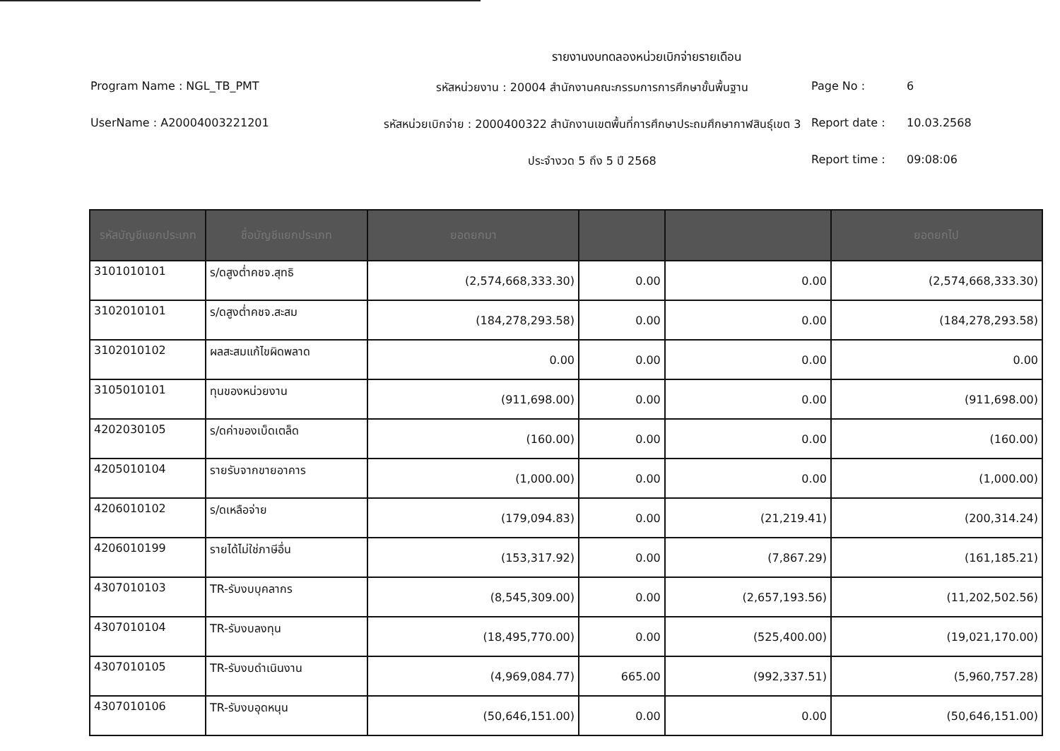รายงานงบทดลองหน่วยเบิกจ่ายรายเดือน
Program Name : NGL_TB_PMT
รหัสหน่วยงาน : 20004 สำนักงานคณะกรรมการการศึกษาขั้นพื้นฐาน
Page No :
6
UserName : A20004003221201
รหัสหน่วยเบิกจ่าย : 2000400322 สำนักงานเขตพื้นที่การศึกษาประถมศึกษากาฬสินธุ์เขต 3
Report date :
10.03.2568
ประจำงวด 5 ถึง 5 ปี 2568
Report time :
09:08:06
| รหัสบัญชีแยกประเภท | ชื่อบัญชีแยกประเภท | ยอดยกมา | | | ยอดยกไป |
| --- | --- | --- | --- | --- | --- |
| 3101010101 | ร/ดสูงต่ำคชจ.สุทธิ | (2,574,668,333.30) | 0.00 | 0.00 | (2,574,668,333.30) |
| 3102010101 | ร/ดสูงต่ำคชจ.สะสม | (184,278,293.58) | 0.00 | 0.00 | (184,278,293.58) |
| 3102010102 | ผลสะสมแก้ไขผิดพลาด | 0.00 | 0.00 | 0.00 | 0.00 |
| 3105010101 | ทุนของหน่วยงาน | (911,698.00) | 0.00 | 0.00 | (911,698.00) |
| 4202030105 | ร/ดค่าของเบ็ดเตล็ด | (160.00) | 0.00 | 0.00 | (160.00) |
| 4205010104 | รายรับจากขายอาคาร | (1,000.00) | 0.00 | 0.00 | (1,000.00) |
| 4206010102 | ร/ดเหลือจ่าย | (179,094.83) | 0.00 | (21,219.41) | (200,314.24) |
| 4206010199 | รายได้ไม่ใช่ภาษีอื่น | (153,317.92) | 0.00 | (7,867.29) | (161,185.21) |
| 4307010103 | TR-รับงบบุคลากร | (8,545,309.00) | 0.00 | (2,657,193.56) | (11,202,502.56) |
| 4307010104 | TR-รับงบลงทุน | (18,495,770.00) | 0.00 | (525,400.00) | (19,021,170.00) |
| 4307010105 | TR-รับงบดำเนินงาน | (4,969,084.77) | 665.00 | (992,337.51) | (5,960,757.28) |
| 4307010106 | TR-รับงบอุดหนุน | (50,646,151.00) | 0.00 | 0.00 | (50,646,151.00) |